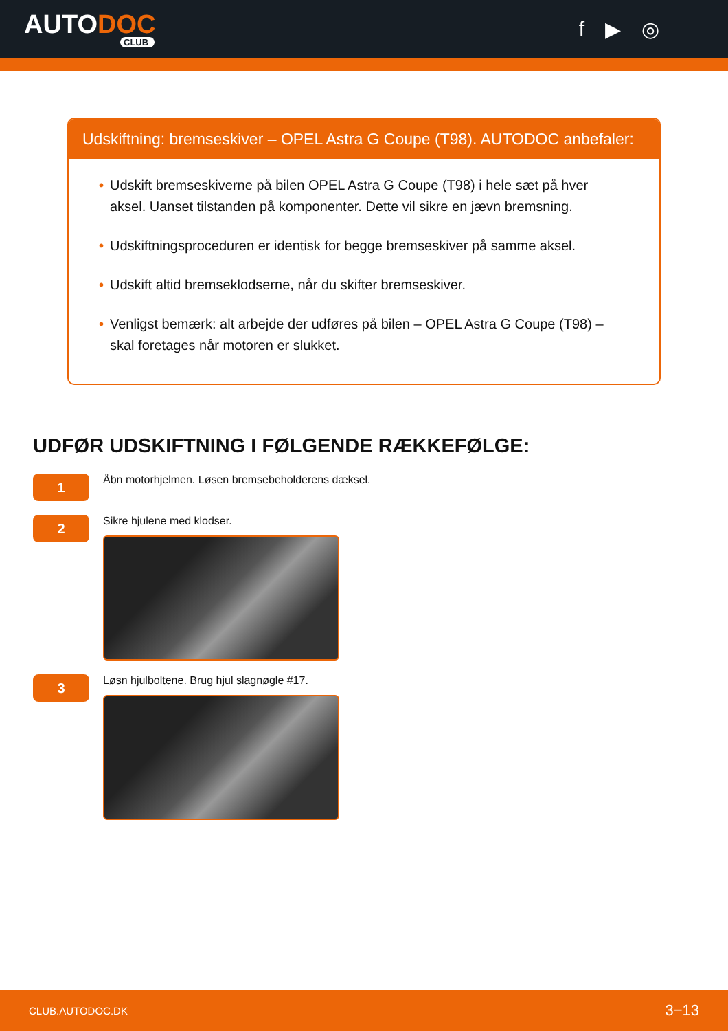AUTODOC
CLUB
f ▶ ◎
Udskiftning: bremseskiver – OPEL Astra G Coupe (T98). AUTODOC anbefaler:
• Udskift bremseskiverne på bilen OPEL Astra G Coupe (T98) i hele sæt på hver aksel. Uanset tilstanden på komponenter. Dette vil sikre en jævn bremsning.
• Udskiftningsproceduren er identisk for begge bremseskiver på samme aksel.
• Udskift altid bremseklodserne, når du skifter bremseskiver.
• Venligst bemærk: alt arbejde der udføres på bilen – OPEL Astra G Coupe (T98) – skal foretages når motoren er slukket.
UDFØR UDSKIFTNING I FØLGENDE RÆKKEFØLGE:
1
Åbn motorhjelmen. Løsen bremsebeholderens dæksel.
2
Sikre hjulene med klodser.
3
Løsn hjulboltene. Brug hjul slagnøgle #17.
CLUB.AUTODOC.DK 3−13